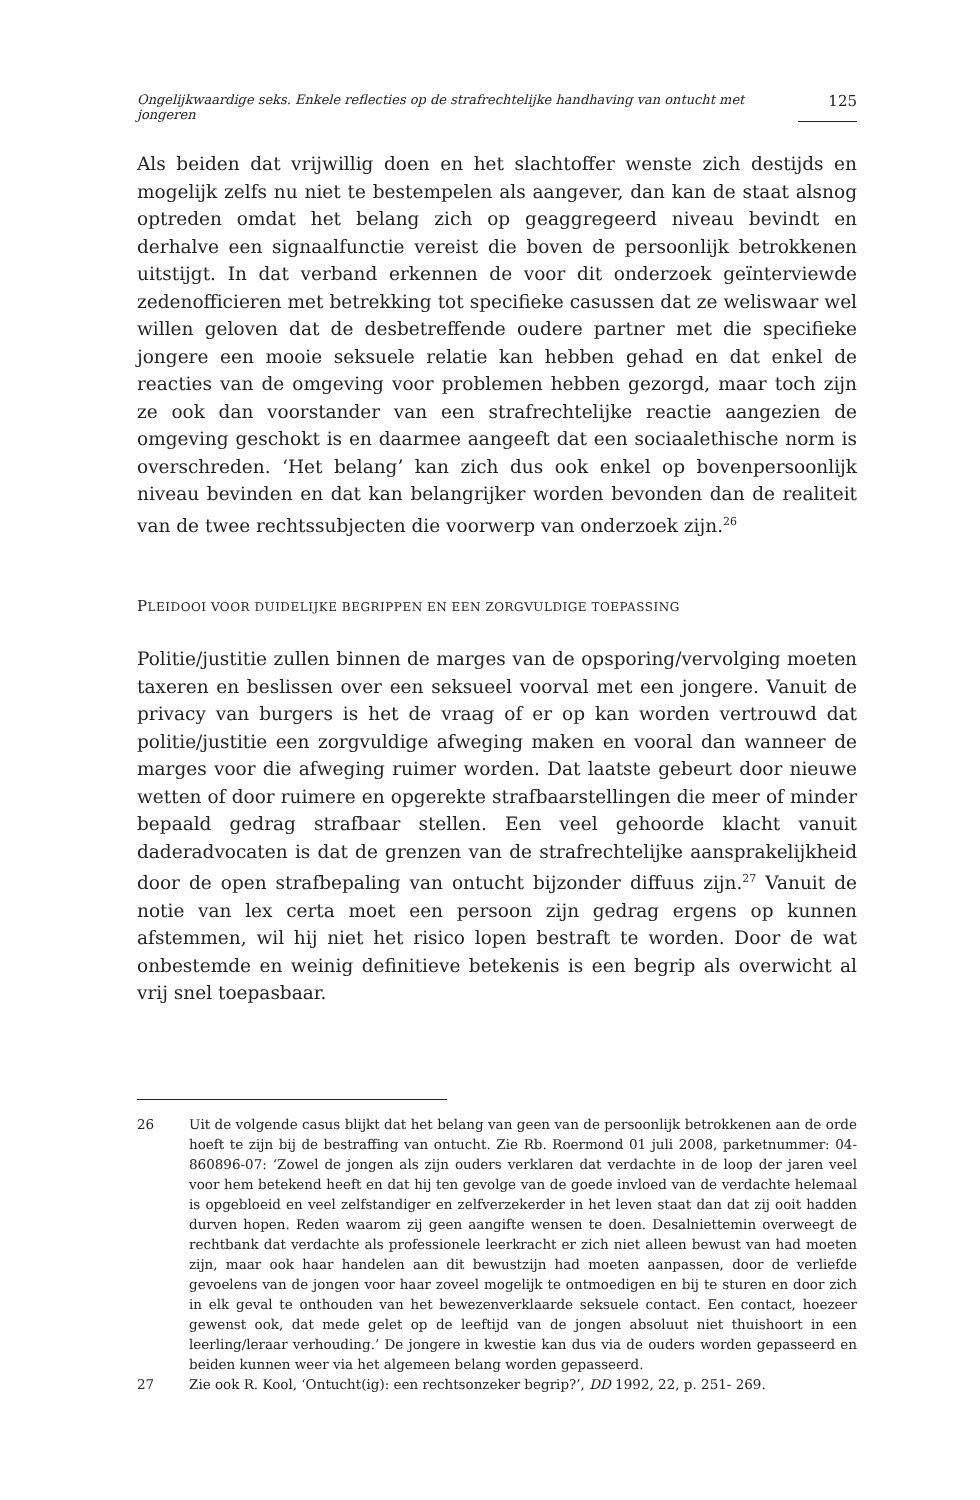Ongelijkwaardige seks. Enkele reflecties op de strafrechtelijke handhaving van ontucht met jongeren 125
Als beiden dat vrijwillig doen en het slachtoffer wenste zich destijds en mogelijk zelfs nu niet te bestempelen als aangever, dan kan de staat alsnog optreden omdat het belang zich op geaggregeerd niveau bevindt en derhalve een signaalfunctie vereist die boven de persoonlijk betrokkenen uitstijgt. In dat verband erkennen de voor dit onderzoek geïnterviewde zedenofficieren met betrekking tot specifieke casussen dat ze weliswaar wel willen geloven dat de desbetreffende oudere partner met die specifieke jongere een mooie seksuele relatie kan hebben gehad en dat enkel de reacties van de omgeving voor problemen hebben gezorgd, maar toch zijn ze ook dan voorstander van een strafrechtelijke reactie aangezien de omgeving geschokt is en daarmee aangeeft dat een sociaalethische norm is overschreden. ‘Het belang’ kan zich dus ook enkel op bovenpersoonlijk niveau bevinden en dat kan belangrijker worden bevonden dan de realiteit van de twee rechtssubjecten die voorwerp van onderzoek zijn.<sup>26</sup>
PLEIDOOI VOOR DUIDELIJKE BEGRIPPEN EN EEN ZORGVULDIGE TOEPASSING
Politie/justitie zullen binnen de marges van de opsporing/vervolging moeten taxeren en beslissen over een seksueel voorval met een jongere. Vanuit de privacy van burgers is het de vraag of er op kan worden vertrouwd dat politie/justitie een zorgvuldige afweging maken en vooral dan wanneer de marges voor die afweging ruimer worden. Dat laatste gebeurt door nieuwe wetten of door ruimere en opgerekte strafbaarstellingen die meer of minder bepaald gedrag strafbaar stellen. Een veel gehoorde klacht vanuit daderadvocaten is dat de grenzen van de strafrechtelijke aansprakelijkheid door de open strafbepaling van ontucht bijzonder diffuus zijn.<sup>27</sup> Vanuit de notie van lex certa moet een persoon zijn gedrag ergens op kunnen afstemmen, wil hij niet het risico lopen bestraft te worden. Door de wat onbestemde en weinig definitieve betekenis is een begrip als overwicht al vrij snel toepasbaar.
26 Uit de volgende casus blijkt dat het belang van geen van de persoonlijk betrokkenen aan de orde hoeft te zijn bij de bestraffing van ontucht. Zie Rb. Roermond 01 juli 2008, parketnummer: 04-860896-07: ‘Zowel de jongen als zijn ouders verklaren dat verdachte in de loop der jaren veel voor hem betekend heeft en dat hij ten gevolge van de goede invloed van de verdachte helemaal is opgebloeid en veel zelfstandiger en zelfverzekerder in het leven staat dan dat zij ooit hadden durven hopen. Reden waarom zij geen aangifte wensen te doen. Desalniettemin overweegt de rechtbank dat verdachte als professionele leerkracht er zich niet alleen bewust van had moeten zijn, maar ook haar handelen aan dit bewustzijn had moeten aanpassen, door de verliefde gevoelens van de jongen voor haar zoveel mogelijk te ontmoedigen en bij te sturen en door zich in elk geval te onthouden van het bewezenverklaarde seksuele contact. Een contact, hoezeer gewenst ook, dat mede gelet op de leeftijd van de jongen absoluut niet thuishoort in een leerling/leraar verhouding.’ De jongere in kwestie kan dus via de ouders worden gepasseerd en beiden kunnen weer via het algemeen belang worden gepasseerd.
27 Zie ook R. Kool, ‘Ontucht(ig): een rechtsonzeker begrip?’, DD 1992, 22, p. 251- 269.